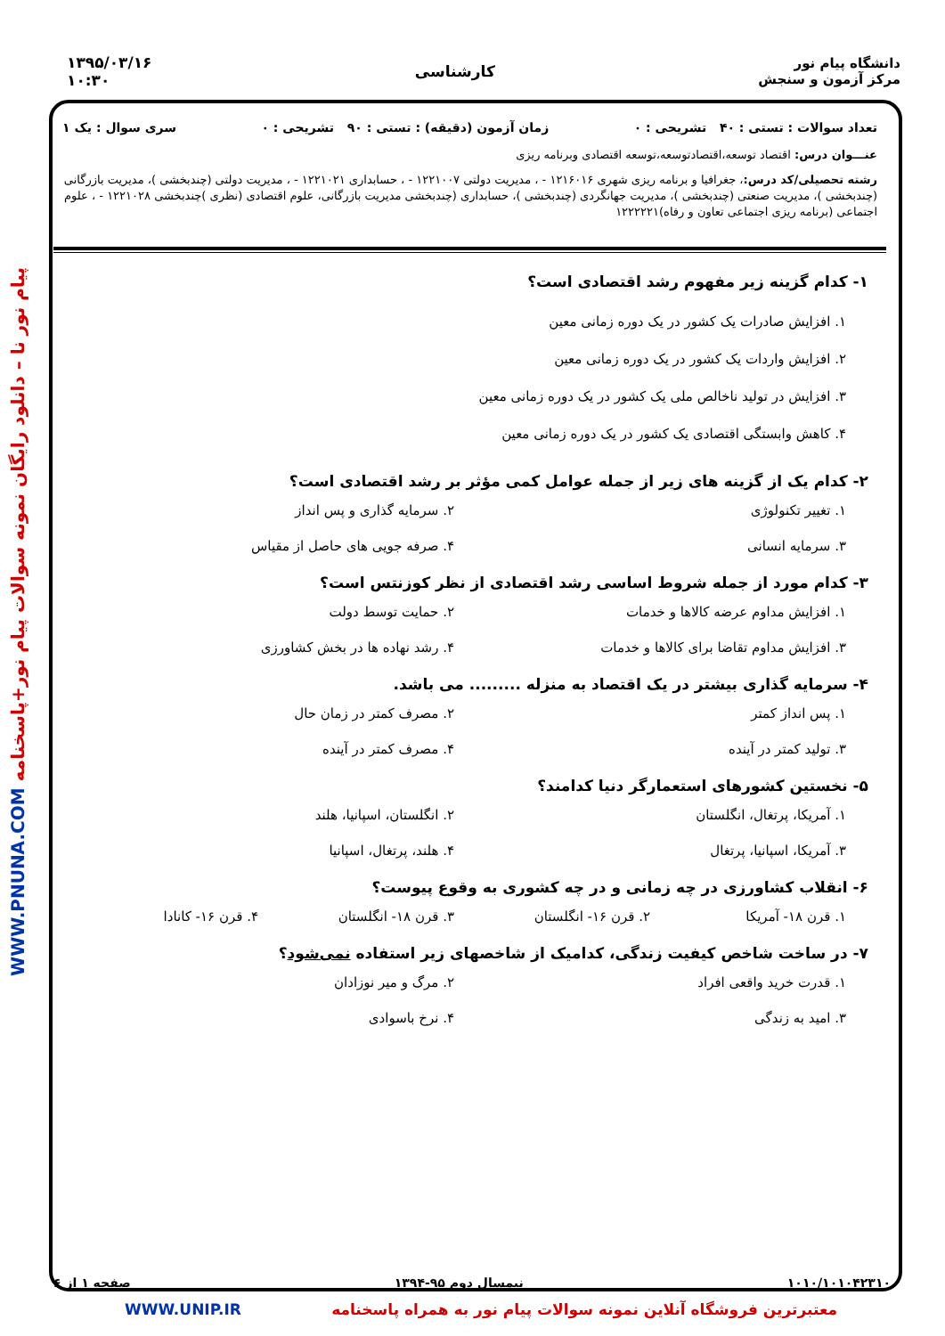دانشگاه پیام نور
مرکز آزمون و سنجش
کارشناسی
۱۳۹۵/۰۳/۱۶
۱۰:۳۰
پیام نور نا – دانلود رایگان نمونه سوالات پیام نور+پاسخنامه WWW.PNUNA.COM
تعداد سوالات : تستی : ۴۰ تشریحی : ۰ زمان آزمون (دقیقه) : تستی : ۹۰ تشریحی : ۰ سری سوال : یک ۱
عنـــوان درس: اقتصاد توسعه،اقتصادتوسعه،توسعه اقتصادی وبرنامه ریزی
رشته تحصیلی/کد درس:، جغرافیا و برنامه ریزی شهری ۱۲۱۶۰۱۶ - ، مدیریت دولتی ۱۲۲۱۰۰۷ - ، حسابداری ۱۲۲۱۰۲۱ - ، مدیریت دولتی (چندبخشی )، مدیریت بازرگانی (چندبخشی )، مدیریت صنعتی (چندبخشی )، مدیریت جهانگردی (چندبخشی )، حسابداری (چندبخشی مدیریت بازرگانی، علوم اقتصادی (نظری )چندبخشی ۱۲۲۱۰۲۸ - ، علوم اجتماعی (برنامه ریزی اجتماعی تعاون و رفاه)۱۲۲۲۲۲۱
۱- کدام گزینه زیر مفهوم رشد اقتصادی است؟
۱. افزایش صادرات یک کشور در یک دوره زمانی معین
۲. افزایش واردات یک کشور در یک دوره زمانی معین
۳. افزایش در تولید ناخالص ملی یک کشور در یک دوره زمانی معین
۴. کاهش وابستگی اقتصادی یک کشور در یک دوره زمانی معین
۲- کدام یک از گزینه های زیر از جمله عوامل کمی مؤثر بر رشد اقتصادی است؟
۱. تغییر تکنولوژی ۲. سرمایه گذاری و پس انداز ۳. سرمایه انسانی ۴. صرفه جویی های حاصل از مقیاس
۳- کدام مورد از جمله شروط اساسی رشد اقتصادی از نظر کوزنتس است؟
۱. افزایش مداوم عرضه کالاها و خدمات ۲. حمایت توسط دولت ۳. افزایش مداوم تقاضا برای کالاها و خدمات ۴. رشد نهاده ها در بخش کشاورزی
۴- سرمایه گذاری بیشتر در یک اقتصاد به منزله ......... می باشد.
۱. پس انداز کمتر ۲. مصرف کمتر در زمان حال ۳. تولید کمتر در آینده ۴. مصرف کمتر در آینده
۵- نخستین کشورهای استعمارگر دنیا کدامند؟
۱. آمریکا، پرتغال، انگلستان ۲. انگلستان، اسپانیا، هلند ۳. آمریکا، اسپانیا، پرتغال ۴. هلند، پرتغال، اسپانیا
۶- انقلاب کشاورزی در چه زمانی و در چه کشوری به وقوع پیوست؟
۱. قرن ۱۸- آمریکا ۲. قرن ۱۶- انگلستان ۳. قرن ۱۸- انگلستان ۴. قرن ۱۶- کانادا
۷- در ساخت شاخص کیفیت زندگی، کدامیک از شاخصهای زیر استفاده نمی‌شود؟
۱. قدرت خرید واقعی افراد ۲. مرگ و میر نوزادان ۳. امید به زندگی ۴. نرخ باسوادی
۱۰۱۰/۱۰۱۰۴۲۳۱۰ نیمسال دوم ۹۵-۱۳۹۴ صفحه ۱ از ۶
معتبرترین فروشگاه آنلاین نمونه سوالات پیام نور به همراه پاسخنامه WWW.UNIP.IR